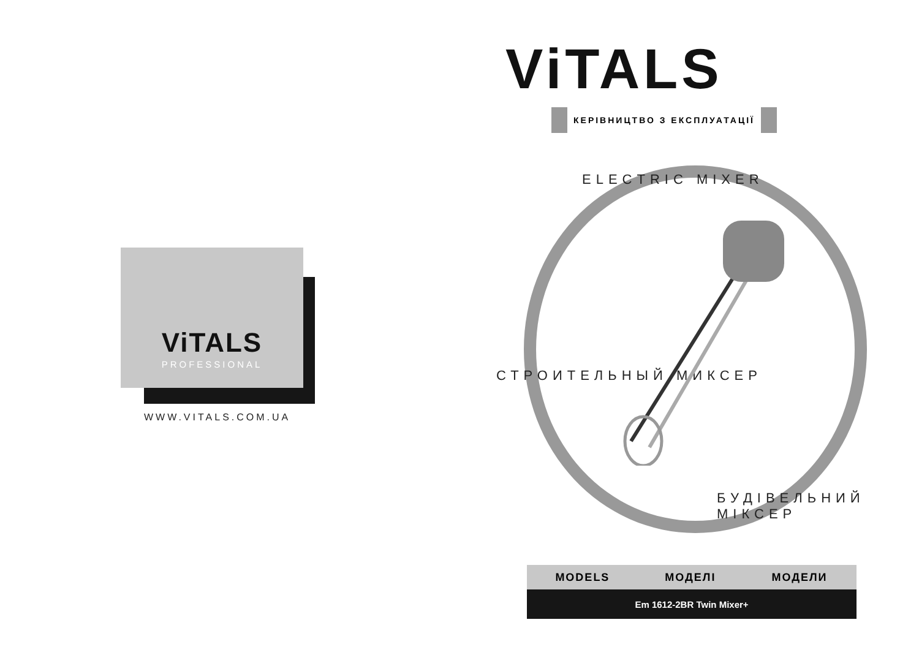ViTALS
PROFESSIONAL
WWW.VITALS.COM.UA
ViTALS
КЕРІВНИЦТВО З ЕКСПЛУАТАЦІЇ
ELECTRIC MIXER
СТРОИТЕЛЬНЫЙ МИКСЕР
БУДІВЕЛЬНИЙ МІКСЕР
| MODELS | МОДЕЛІ | МОДЕЛИ |
| --- | --- | --- |
| Em 1612-2BR Twin Mixer+ | | |